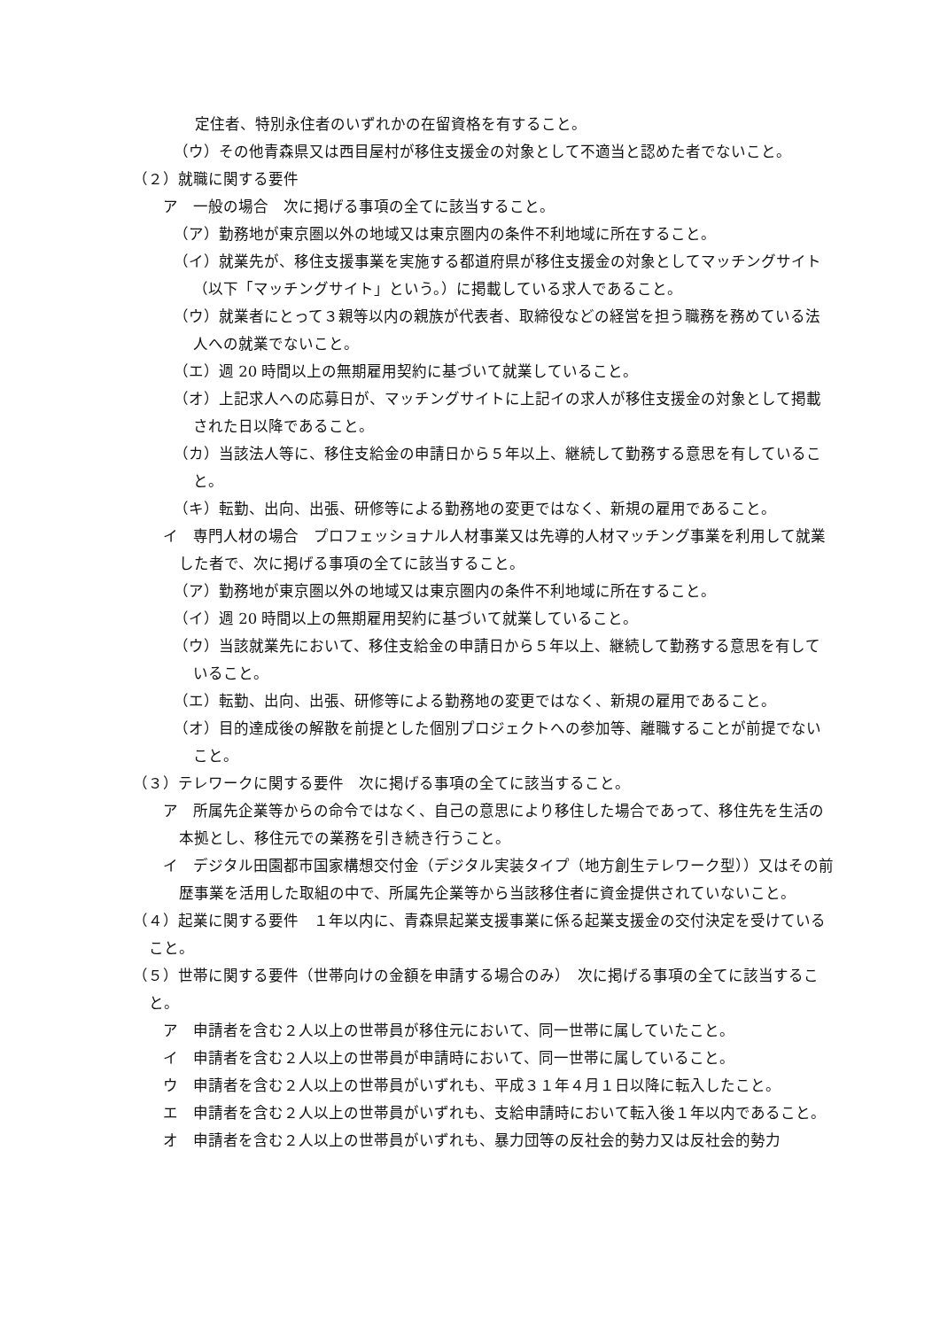定住者、特別永住者のいずれかの在留資格を有すること。
（ウ）その他青森県又は西目屋村が移住支援金の対象として不適当と認めた者でないこと。
（２）就職に関する要件
ア　一般の場合　次に掲げる事項の全てに該当すること。
（ア）勤務地が東京圏以外の地域又は東京圏内の条件不利地域に所在すること。
（イ）就業先が、移住支援事業を実施する都道府県が移住支援金の対象としてマッチングサイト（以下「マッチングサイト」という。）に掲載している求人であること。
（ウ）就業者にとって３親等以内の親族が代表者、取締役などの経営を担う職務を務めている法人への就業でないこと。
（エ）週 20 時間以上の無期雇用契約に基づいて就業していること。
（オ）上記求人への応募日が、マッチングサイトに上記イの求人が移住支援金の対象として掲載された日以降であること。
（カ）当該法人等に、移住支給金の申請日から５年以上、継続して勤務する意思を有していること。
（キ）転勤、出向、出張、研修等による勤務地の変更ではなく、新規の雇用であること。
イ　専門人材の場合　プロフェッショナル人材事業又は先導的人材マッチング事業を利用して就業した者で、次に掲げる事項の全てに該当すること。
（ア）勤務地が東京圏以外の地域又は東京圏内の条件不利地域に所在すること。
（イ）週 20 時間以上の無期雇用契約に基づいて就業していること。
（ウ）当該就業先において、移住支給金の申請日から５年以上、継続して勤務する意思を有していること。
（エ）転勤、出向、出張、研修等による勤務地の変更ではなく、新規の雇用であること。
（オ）目的達成後の解散を前提とした個別プロジェクトへの参加等、離職することが前提でないこと。
（３）テレワークに関する要件　次に掲げる事項の全てに該当すること。
ア　所属先企業等からの命令ではなく、自己の意思により移住した場合であって、移住先を生活の本拠とし、移住元での業務を引き続き行うこと。
イ　デジタル田園都市国家構想交付金（デジタル実装タイプ（地方創生テレワーク型））又はその前歴事業を活用した取組の中で、所属先企業等から当該移住者に資金提供されていないこと。
（４）起業に関する要件　１年以内に、青森県起業支援事業に係る起業支援金の交付決定を受けていること。
（５）世帯に関する要件（世帯向けの金額を申請する場合のみ）　次に掲げる事項の全てに該当すること。
ア　申請者を含む２人以上の世帯員が移住元において、同一世帯に属していたこと。
イ　申請者を含む２人以上の世帯員が申請時において、同一世帯に属していること。
ウ　申請者を含む２人以上の世帯員がいずれも、平成３１年４月１日以降に転入したこと。
エ　申請者を含む２人以上の世帯員がいずれも、支給申請時において転入後１年以内であること。
オ　申請者を含む２人以上の世帯員がいずれも、暴力団等の反社会的勢力又は反社会的勢力